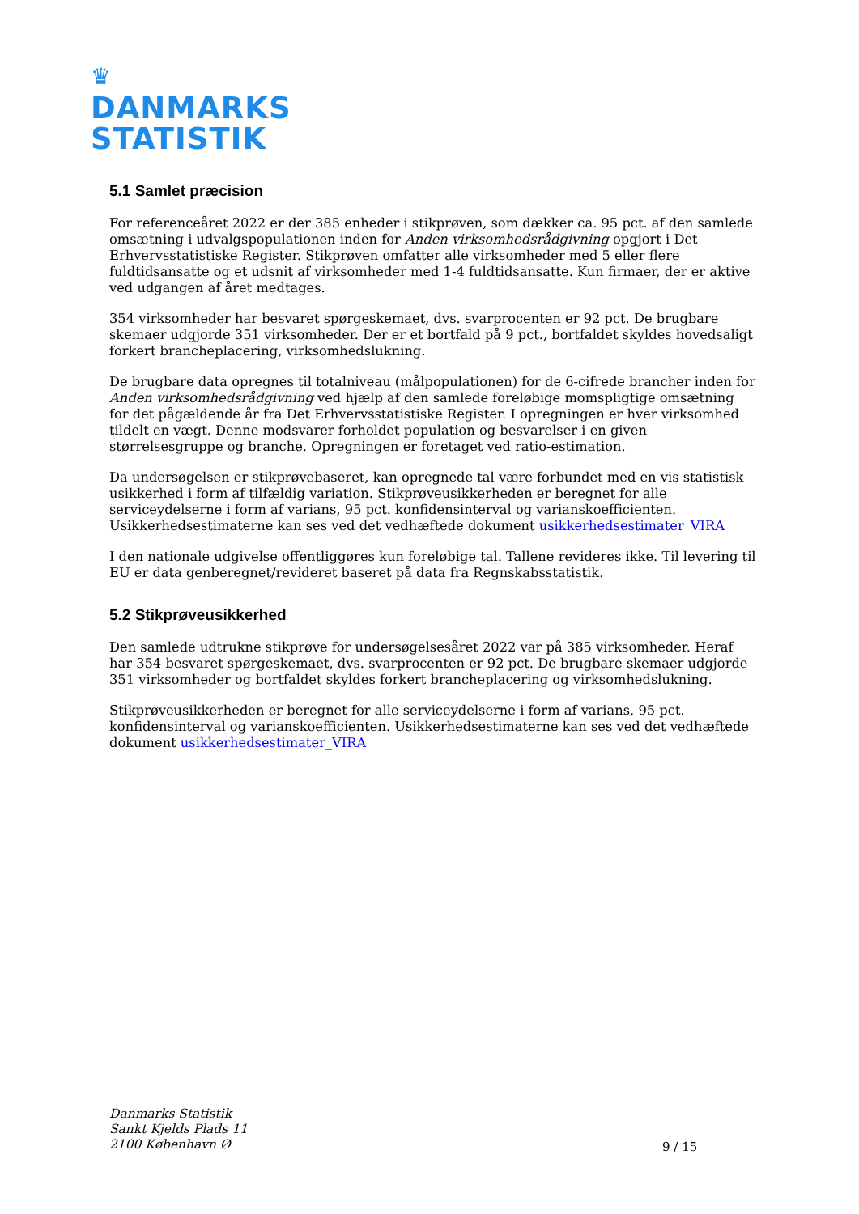♛
DANMARKS
STATISTIK
5.1 Samlet præcision
For referenceåret 2022 er der 385 enheder i stikprøven, som dækker ca. 95 pct. af den samlede omsætning i udvalgspopulationen inden for Anden virksomhedsrådgivning opgjort i Det Erhvervsstatistiske Register. Stikprøven omfatter alle virksomheder med 5 eller flere fuldtidsansatte og et udsnit af virksomheder med 1-4 fuldtidsansatte. Kun firmaer, der er aktive ved udgangen af året medtages.
354 virksomheder har besvaret spørgeskemaet, dvs. svarprocenten er 92 pct. De brugbare skemaer udgjorde 351 virksomheder. Der er et bortfald på 9 pct., bortfaldet skyldes hovedsaligt forkert brancheplacering, virksomhedslukning.
De brugbare data opregnes til totalniveau (målpopulationen) for de 6-cifrede brancher inden for Anden virksomhedsrådgivning ved hjælp af den samlede foreløbige momspligtige omsætning for det pågældende år fra Det Erhvervsstatistiske Register. I opregningen er hver virksomhed tildelt en vægt. Denne modsvarer forholdet population og besvarelser i en given størrelsesgruppe og branche. Opregningen er foretaget ved ratio-estimation.
Da undersøgelsen er stikprøvebaseret, kan opregnede tal være forbundet med en vis statistisk usikkerhed i form af tilfældig variation. Stikprøveusikkerheden er beregnet for alle serviceydelserne i form af varians, 95 pct. konfidensinterval og varianskoefficienten. Usikkerhedsestimaterne kan ses ved det vedhæftede dokument usikkerhedsestimater_VIRA
I den nationale udgivelse offentliggøres kun foreløbige tal. Tallene revideres ikke. Til levering til EU er data genberegnet/revideret baseret på data fra Regnskabsstatistik.
5.2 Stikprøveusikkerhed
Den samlede udtrukne stikprøve for undersøgelsesåret 2022 var på 385 virksomheder. Heraf har 354 besvaret spørgeskemaet, dvs. svarprocenten er 92 pct. De brugbare skemaer udgjorde 351 virksomheder og bortfaldet skyldes forkert brancheplacering og virksomhedslukning.
Stikprøveusikkerheden er beregnet for alle serviceydelserne i form af varians, 95 pct. konfidensinterval og varianskoefficienten. Usikkerhedsestimaterne kan ses ved det vedhæftede dokument usikkerhedsestimater_VIRA
Danmarks Statistik
Sankt Kjelds Plads 11
2100 København Ø
9 / 15